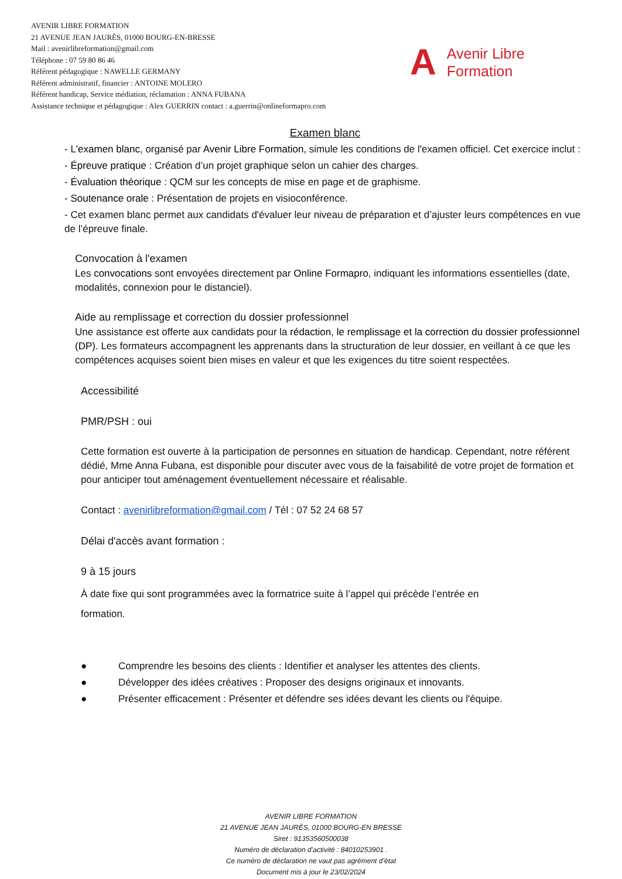AVENIR LIBRE FORMATION
21 AVENUE JEAN JAURÈS, 01000 BOURG-EN-BRESSE
Mail : avenirlibreformation@gmail.com
Téléphone : 07 59 80 86 46
Référent pédagogique : NAWELLE GERMANY
Référent administratif, financier : ANTOINE MOLERO
Référent handicap, Service médiation, réclamation : ANNA FUBANA
Assistance technique et pédagogique : Alex GUERRIN contact : a.guerrin@onlineformapro.com
A
Avenir Libre
Formation
Examen blanc
- L'examen blanc, organisé par Avenir Libre Formation, simule les conditions de l'examen officiel. Cet exercice inclut :
- Épreuve pratique : Création d’un projet graphique selon un cahier des charges.
- Évaluation théorique : QCM sur les concepts de mise en page et de graphisme.
- Soutenance orale : Présentation de projets en visioconférence.
- Cet examen blanc permet aux candidats d'évaluer leur niveau de préparation et d’ajuster leurs compétences en vue de l’épreuve finale.
Convocation à l'examen
Les convocations sont envoyées directement par Online Formapro, indiquant les informations essentielles (date, modalités, connexion pour le distanciel).
Aide au remplissage et correction du dossier professionnel
Une assistance est offerte aux candidats pour la rédaction, le remplissage et la correction du dossier professionnel (DP). Les formateurs accompagnent les apprenants dans la structuration de leur dossier, en veillant à ce que les compétences acquises soient bien mises en valeur et que les exigences du titre soient respectées.
Accessibilité
PMR/PSH : oui
Cette formation est ouverte à la participation de personnes en situation de handicap. Cependant, notre référent dédié, Mme Anna Fubana, est disponible pour discuter avec vous de la faisabilité de votre projet de formation et pour anticiper tout aménagement éventuellement nécessaire et réalisable.
Contact : avenirlibreformation@gmail.com / Tél : 07 52 24 68 57
Délai d'accès avant formation :
9 à 15 jours
À date fixe qui sont programmées avec la formatrice suite à l’appel qui précède l’entrée en
formation.
● Comprendre les besoins des clients : Identifier et analyser les attentes des clients.
● Développer des idées créatives : Proposer des designs originaux et innovants.
● Présenter efficacement : Présenter et défendre ses idées devant les clients ou l'équipe.
AVENIR LIBRE FORMATION
21 AVENUE JEAN JAURÈS, 01000 BOURG-EN BRESSE
Siret : 91353560500038
Numéro de déclaration d’activité : 84010253901 .
Ce numéro de déclaration ne vaut pas agrément d’état
Document mis à jour le 23/02/2024